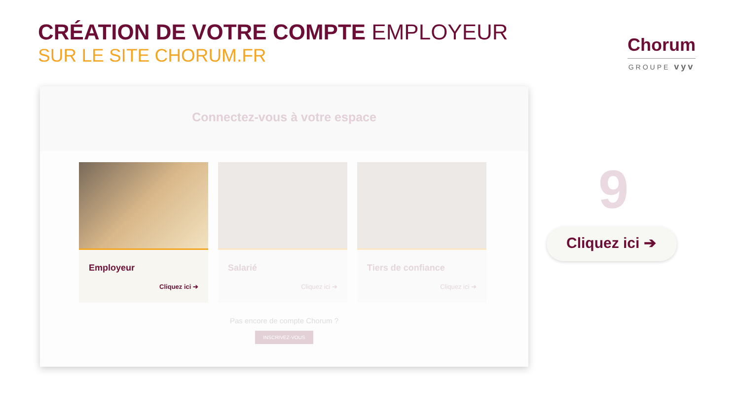CRÉATION DE VOTRE COMPTE EMPLOYEUR
SUR LE SITE CHORUM.FR
Chorum
GROUPE vyv
Connectez-vous à votre espace
Employeur
Cliquez ici ➔
Salarié
Cliquez ici ➔
Tiers de confiance
Cliquez ici ➔
Pas encore de compte Chorum ?
INSCRIVEZ-VOUS
9
Cliquez ici ➔